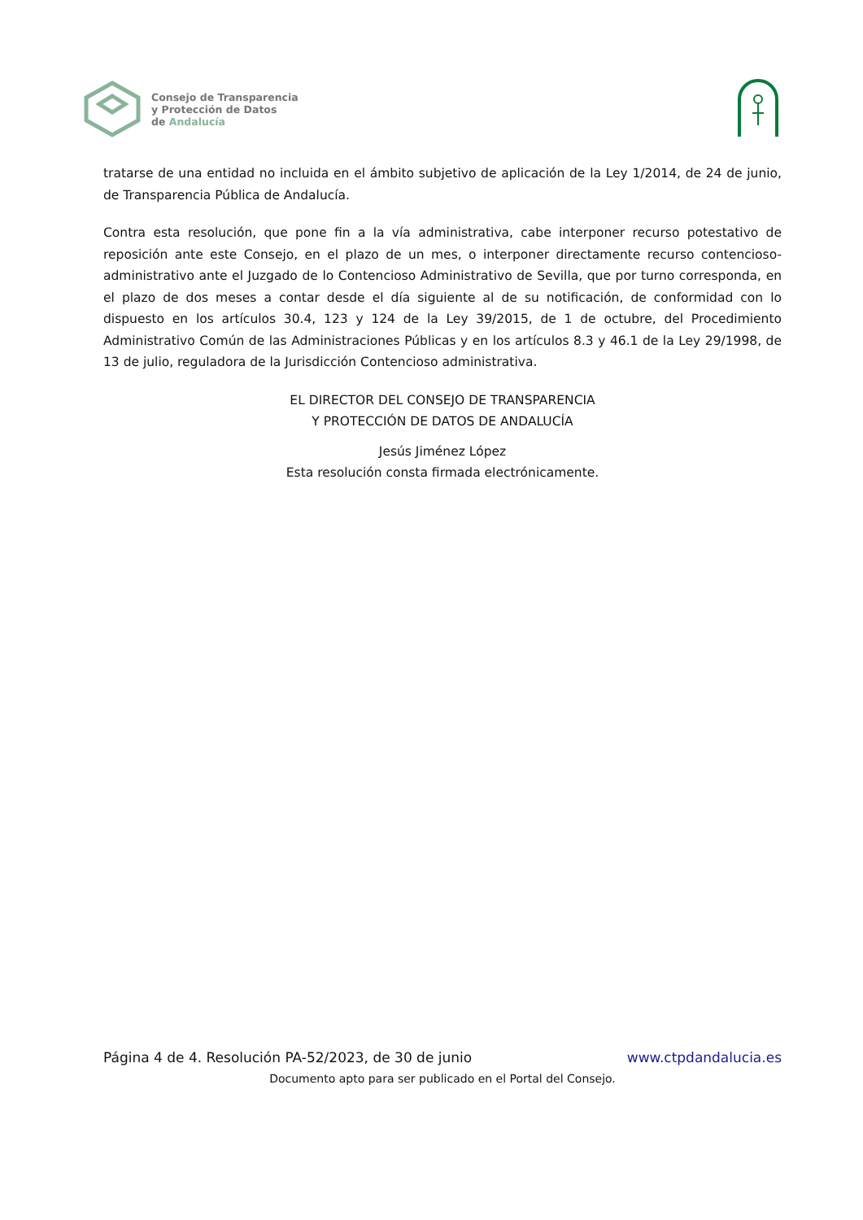Consejo de Transparencia
y Protección de Datos
de Andalucía
tratarse de una entidad no incluida en el ámbito subjetivo de aplicación de la Ley 1/2014, de 24 de junio, de Transparencia Pública de Andalucía.
Contra esta resolución, que pone fin a la vía administrativa, cabe interponer recurso potestativo de reposición ante este Consejo, en el plazo de un mes, o interponer directamente recurso contencioso-administrativo ante el Juzgado de lo Contencioso Administrativo de Sevilla, que por turno corresponda, en el plazo de dos meses a contar desde el día siguiente al de su notificación, de conformidad con lo dispuesto en los artículos 30.4, 123 y 124 de la Ley 39/2015, de 1 de octubre, del Procedimiento Administrativo Común de las Administraciones Públicas y en los artículos 8.3 y 46.1 de la Ley 29/1998, de 13 de julio, reguladora de la Jurisdicción Contencioso administrativa.
EL DIRECTOR DEL CONSEJO DE TRANSPARENCIA
Y PROTECCIÓN DE DATOS DE ANDALUCÍA
Jesús Jiménez López
Esta resolución consta firmada electrónicamente.
Página 4 de 4. Resolución PA-52/2023, de 30 de junio www.ctpdandalucia.es
Documento apto para ser publicado en el Portal del Consejo.